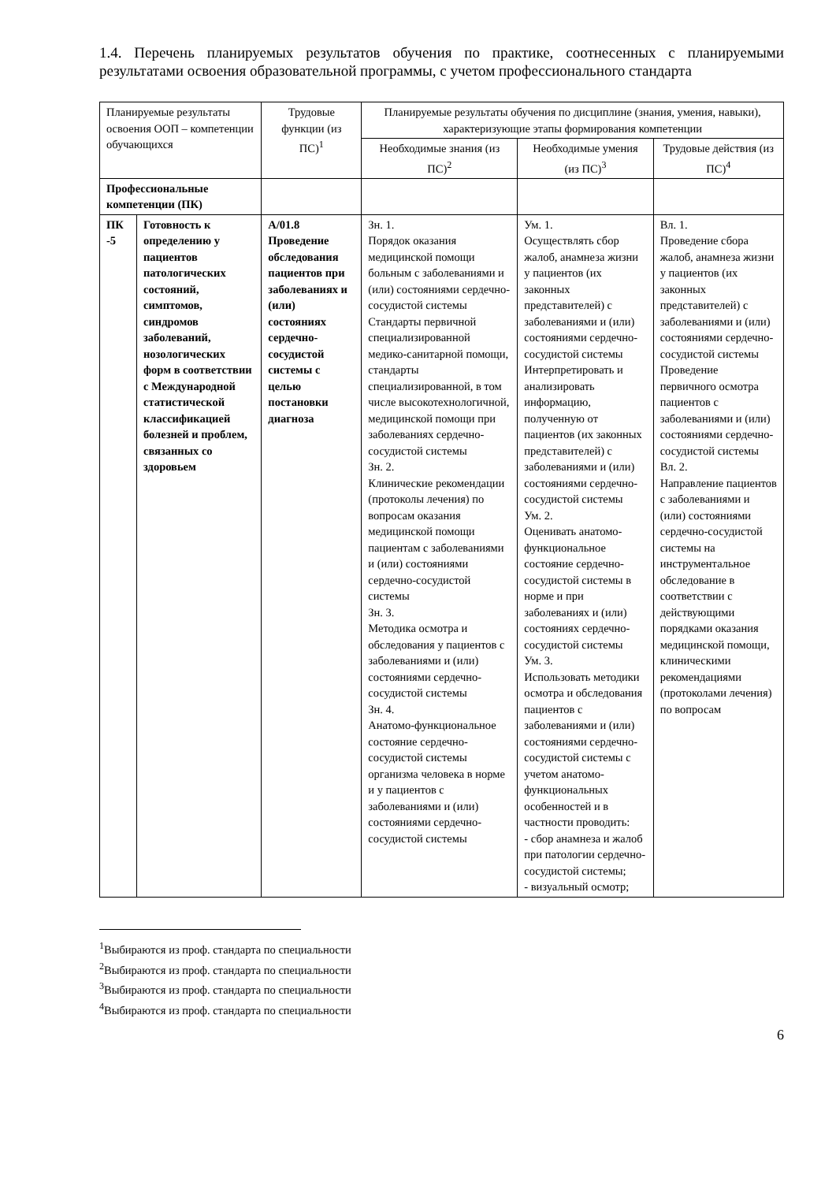1.4. Перечень планируемых результатов обучения по практике, соотнесенных с планируемыми результатами освоения образовательной программы, с учетом профессионального стандарта
| Планируемые результаты освоения ООП – компетенции обучающихся | | Трудовые функции (из ПС)<sup>1</sup> | Планируемые результаты обучения по дисциплине (знания, умения, навыки), характеризующие этапы формирования компетенции | | |
| --- | --- | --- | --- | --- | --- |
| | | | Необходимые знания (из ПС)<sup>2</sup> | Необходимые умения (из ПС)<sup>3</sup> | Трудовые действия (из ПС)<sup>4</sup> |
| Профессиональные компетенции (ПК) | | | | | |
| ПК -5 | Готовность к определению у пациентов патологических состояний, симптомов, синдромов заболеваний, нозологических форм в соответствии с Международной статистической классификацией болезней и проблем, связанных со здоровьем | А/01.8 Проведение обследования пациентов при заболеваниях и (или) состояниях сердечно-сосудистой системы с целью постановки диагноза | Зн. 1. Порядок оказания медицинской помощи больным с заболеваниями и (или) состояниями сердечно-сосудистой системы Стандарты первичной специализированной медико-санитарной помощи, стандарты специализированной, в том числе высокотехнологичной, медицинской помощи при заболеваниях сердечно-сосудистой системы Зн. 2. Клинические рекомендации (протоколы лечения) по вопросам оказания медицинской помощи пациентам с заболеваниями и (или) состояниями сердечно-сосудистой системы Зн. 3. Методика осмотра и обследования у пациентов с заболеваниями и (или) состояниями сердечно-сосудистой системы Зн. 4. Анатомо-функциональное состояние сердечно-сосудистой системы организма человека в норме и у пациентов с заболеваниями и (или) состояниями сердечно-сосудистой системы | Ум. 1. Осуществлять сбор жалоб, анамнеза жизни у пациентов (их законных представителей) с заболеваниями и (или) состояниями сердечно-сосудистой системы Интерпретировать и анализировать информацию, полученную от пациентов (их законных представителей) с заболеваниями и (или) состояниями сердечно-сосудистой системы Ум. 2. Оценивать анатомо-функциональное состояние сердечно-сосудистой системы в норме и при заболеваниях и (или) состояниях сердечно-сосудистой системы Ум. 3. Использовать методики осмотра и обследования пациентов с заболеваниями и (или) состояниями сердечно-сосудистой системы с учетом анатомо-функциональных особенностей и в частности проводить: - сбор анамнеза и жалоб при патологии сердечно-сосудистой системы; - визуальный осмотр; | Вл. 1. Проведение сбора жалоб, анамнеза жизни у пациентов (их законных представителей) с заболеваниями и (или) состояниями сердечно-сосудистой системы Проведение первичного осмотра пациентов с заболеваниями и (или) состояниями сердечно-сосудистой системы Вл. 2. Направление пациентов с заболеваниями и (или) состояниями сердечно-сосудистой системы на инструментальное обследование в соответствии с действующими порядками оказания медицинской помощи, клиническими рекомендациями (протоколами лечения) по вопросам |
<sup>1</sup> Выбираются из проф. стандарта по специальности
<sup>2</sup> Выбираются из проф. стандарта по специальности
<sup>3</sup> Выбираются из проф. стандарта по специальности
<sup>4</sup> Выбираются из проф. стандарта по специальности
6